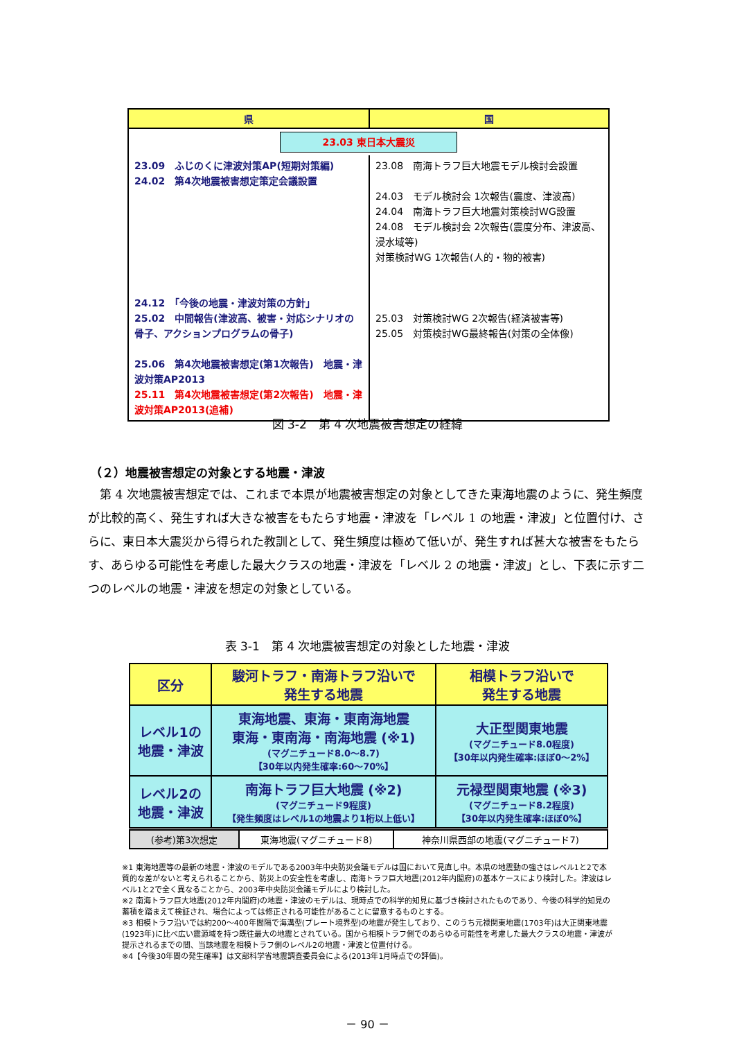| 県 | 国 |
| --- | --- |
| 23.03 東日本大震災 | |
| 23.09 ふじのくに津波対策AP(短期対策編) 24.02 第4次地震被害想定策定会議設置 24.12 「今後の地震・津波対策の方針」 25.02 中間報告(津波高、被害・対応シナリオの骨子、アクションプログラムの骨子) 25.06 第4次地震被害想定(第1次報告) 地震・津波対策AP2013 25.11 第4次地震被害想定(第2次報告) 地震・津波対策AP2013(追補) | 23.08 南海トラフ巨大地震モデル検討会設置 24.03 モデル検討会 1次報告(震度、津波高) 24.04 南海トラフ巨大地震対策検討WG設置 24.08 モデル検討会 2次報告(震度分布、津波高、浸水域等) 対策検討WG 1次報告(人的・物的被害) 25.03 対策検討WG 2次報告(経済被害等) 25.05 対策検討WG最終報告(対策の全体像) |
図 3-2　第 4 次地震被害想定の経緯
（２）地震被害想定の対象とする地震・津波
　第 4 次地震被害想定では、これまで本県が地震被害想定の対象としてきた東海地震のように、発生頻度が比較的高く、発生すれば大きな被害をもたらす地震・津波を「レベル 1 の地震・津波」と位置付け、さらに、東日本大震災から得られた教訓として、発生頻度は極めて低いが、発生すれば甚大な被害をもたらす、あらゆる可能性を考慮した最大クラスの地震・津波を「レベル 2 の地震・津波」とし、下表に示す二つのレベルの地震・津波を想定の対象としている。
表 3-1　第 4 次地震被害想定の対象とした地震・津波
| 区分 | 駿河トラフ・南海トラフ沿いで 発生する地震 | 相模トラフ沿いで 発生する地震 |
| --- | --- | --- |
| レベル1の 地震・津波 | 東海地震、東海・東南海地震 東海・東南海・南海地震 (※1) (マグニチュード8.0～8.7) 【30年以内発生確率:60～70%】 | 大正型関東地震 (マグニチュード8.0程度) 【30年以内発生確率:ほぼ0～2%】 |
| レベル2の 地震・津波 | 南海トラフ巨大地震 (※2) (マグニチュード9程度) 【発生頻度はレベル1の地震より1桁以上低い】 | 元禄型関東地震 (※3) (マグニチュード8.2程度) 【30年以内発生確率:ほぼ0%】 |
| (参考)第3次想定 | 東海地震(マグニチュード8) | 神奈川県西部の地震(マグニチュード7) |
※1 東海地震等の最新の地震・津波のモデルである2003年中央防災会議モデルは国において見直し中。本県の地震動の強さはレベル1と2で本質的な差がないと考えられることから、防災上の安全性を考慮し、南海トラフ巨大地震(2012年内閣府)の基本ケースにより検討した。津波はレベル1と2で全く異なることから、2003年中央防災会議モデルにより検討した。
※2 南海トラフ巨大地震(2012年内閣府)の地震・津波のモデルは、現時点での科学的知見に基づき検討されたものであり、今後の科学的知見の蓄積を踏まえて検証され、場合によっては修正される可能性があることに留意するものとする。
※3 相模トラフ沿いでは約200～400年間隔で海溝型(プレート境界型)の地震が発生しており、このうち元禄関東地震(1703年)は大正関東地震(1923年)に比べ広い震源域を持つ既往最大の地震とされている。国から相模トラフ側でのあらゆる可能性を考慮した最大クラスの地震・津波が提示されるまでの間、当該地震を相模トラフ側のレベル2の地震・津波と位置付ける。
※4【今後30年間の発生確率】は文部科学省地震調査委員会による(2013年1月時点での評価)。
－ 90 －